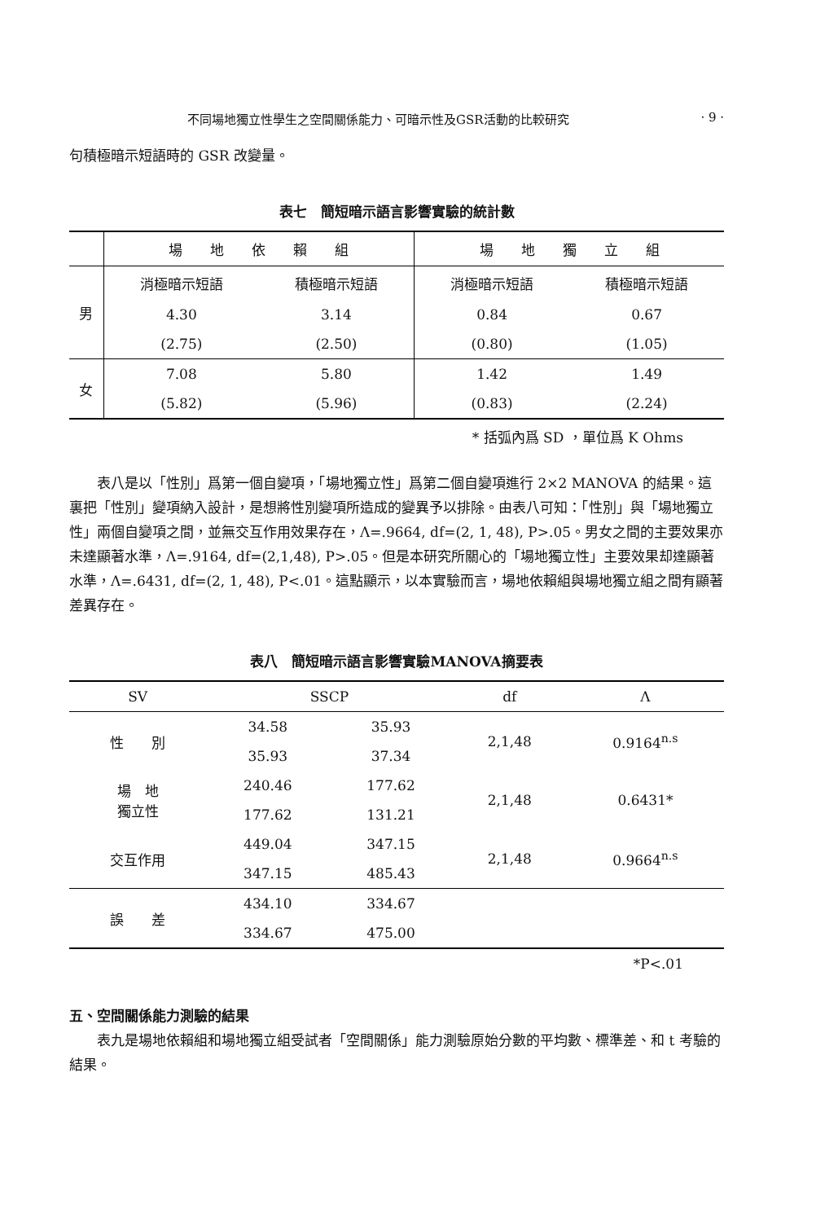不同場地獨立性學生之空間關係能力、可暗示性及GSR活動的比較研究 · 9 ·
句積極暗示短語時的 GSR 改變量。
表七　簡短暗示語言影響實驗的統計數
| | 場 地 依 賴 組 | | 場 地 獨 立 組 | |
| 男 | 消極暗示短語 | 積極暗示短語 | 消極暗示短語 | 積極暗示短語 |
| | 4.30 | 3.14 | 0.84 | 0.67 |
| | (2.75) | (2.50) | (0.80) | (1.05) |
| 女 | 7.08 | 5.80 | 1.42 | 1.49 |
| | (5.82) | (5.96) | (0.83) | (2.24) |
* 括弧內爲 SD ，單位爲 K Ohms
　　表八是以「性別」爲第一個自變項，「場地獨立性」爲第二個自變項進行 2×2 MANOVA 的結果。這裏把「性別」變項納入設計，是想將性別變項所造成的變異予以排除。由表八可知：「性別」與「場地獨立性」兩個自變項之間，並無交互作用效果存在，Λ=.9664, df=(2, 1, 48), P>.05。男女之間的主要效果亦未達顯著水準，Λ=.9164, df=(2,1,48), P>.05。但是本研究所關心的「場地獨立性」主要效果却達顯著水準，Λ=.6431, df=(2, 1, 48), P<.01。這點顯示，以本實驗而言，場地依賴組與場地獨立組之間有顯著差異存在。
表八　簡短暗示語言影響實驗MANOVA摘要表
| SV | SSCP | | df | Λ |
| --- | --- | --- | --- | --- |
| 性 別 | 34.58 | 35.93 | 2,1,48 | 0.9164<sup>n.s</sup> |
| | 35.93 | 37.34 | | |
| 場 地 獨立性 | 240.46 | 177.62 | 2,1,48 | 0.6431* |
| | 177.62 | 131.21 | | |
| 交互作用 | 449.04 | 347.15 | 2,1,48 | 0.9664<sup>n.s</sup> |
| | 347.15 | 485.43 | | |
| 誤 差 | 434.10 | 334.67 | | |
| | 334.67 | 475.00 | | |
*P<.01
五、空間關係能力測驗的結果
　　表九是場地依賴組和場地獨立組受試者「空間關係」能力測驗原始分數的平均數、標準差、和 t 考驗的結果。